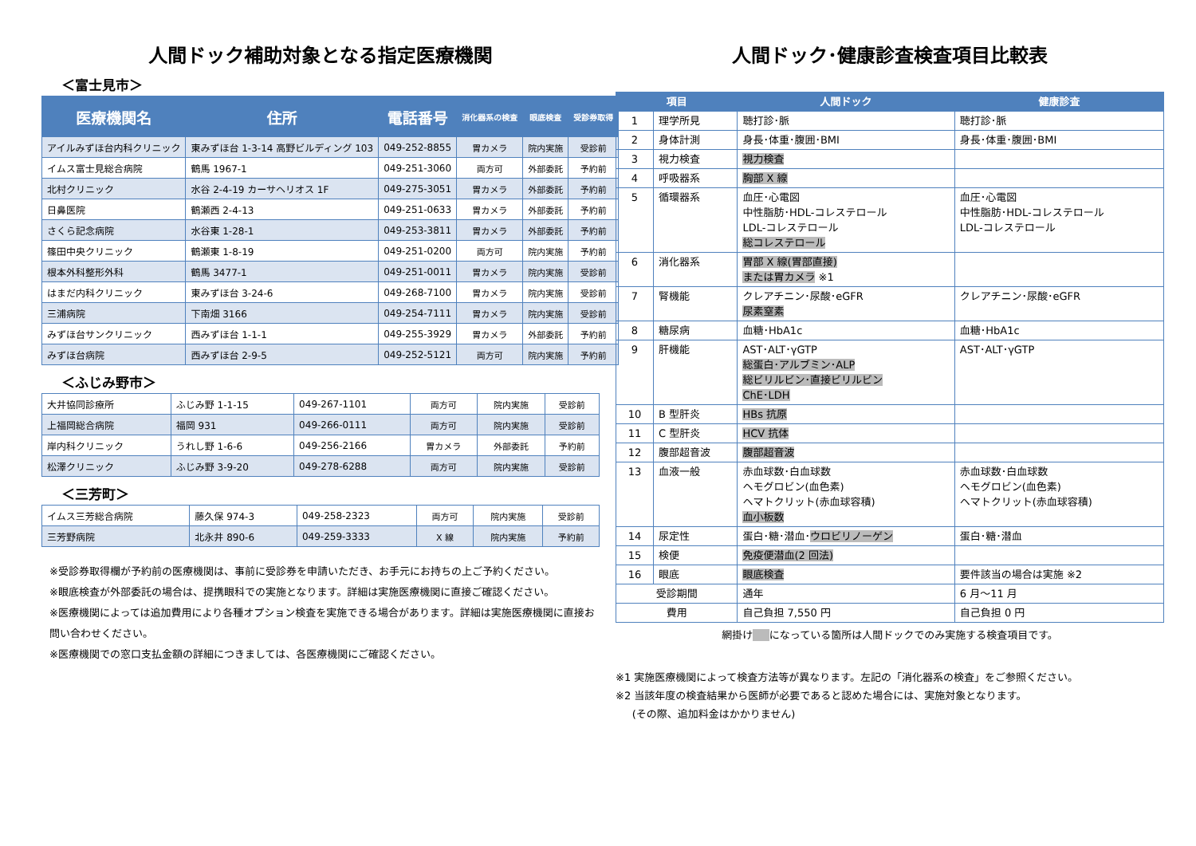人間ドック補助対象となる指定医療機関
＜富士見市＞
| 医療機関名 | 住所 | 電話番号 | 消化器系の検査 | 眼底検査 | 受診券取得 |
| --- | --- | --- | --- | --- | --- |
| アイルみずほ台内科クリニック | 東みずほ台 1-3-14 高野ビルディング 103 | 049-252-8855 | 胃カメラ | 院内実施 | 受診前 |
| イムス富士見総合病院 | 鶴馬 1967-1 | 049-251-3060 | 両方可 | 外部委託 | 予約前 |
| 北村クリニック | 水谷 2-4-19 カーサヘリオス 1F | 049-275-3051 | 胃カメラ | 外部委託 | 予約前 |
| 日鼻医院 | 鶴瀬西 2-4-13 | 049-251-0633 | 胃カメラ | 外部委託 | 予約前 |
| さくら記念病院 | 水谷東 1-28-1 | 049-253-3811 | 胃カメラ | 外部委託 | 予約前 |
| 篠田中央クリニック | 鶴瀬東 1-8-19 | 049-251-0200 | 両方可 | 院内実施 | 予約前 |
| 根本外科整形外科 | 鶴馬 3477-1 | 049-251-0011 | 胃カメラ | 院内実施 | 受診前 |
| はまだ内科クリニック | 東みずほ台 3-24-6 | 049-268-7100 | 胃カメラ | 院内実施 | 受診前 |
| 三浦病院 | 下南畑 3166 | 049-254-7111 | 胃カメラ | 院内実施 | 受診前 |
| みずほ台サンクリニック | 西みずほ台 1-1-1 | 049-255-3929 | 胃カメラ | 外部委託 | 予約前 |
| みずほ台病院 | 西みずほ台 2-9-5 | 049-252-5121 | 両方可 | 院内実施 | 予約前 |
＜ふじみ野市＞
| 大井協同診療所 | ふじみ野 1-1-15 | 049-267-1101 | 両方可 | 院内実施 | 受診前 |
| 上福岡総合病院 | 福岡 931 | 049-266-0111 | 両方可 | 院内実施 | 受診前 |
| 岸内科クリニック | うれし野 1-6-6 | 049-256-2166 | 胃カメラ | 外部委託 | 予約前 |
| 松澤クリニック | ふじみ野 3-9-20 | 049-278-6288 | 両方可 | 院内実施 | 受診前 |
＜三芳町＞
| イムス三芳総合病院 | 藤久保 974-3 | 049-258-2323 | 両方可 | 院内実施 | 受診前 |
| 三芳野病院 | 北永井 890-6 | 049-259-3333 | X 線 | 院内実施 | 予約前 |
※受診券取得欄が予約前の医療機関は、事前に受診券を申請いただき、お手元にお持ちの上ご予約ください。
※眼底検査が外部委託の場合は、提携眼科での実施となります。詳細は実施医療機関に直接ご確認ください。
※医療機関によっては追加費用により各種オプション検査を実施できる場合があります。詳細は実施医療機関に直接お問い合わせください。
※医療機関での窓口支払金額の詳細につきましては、各医療機関にご確認ください。
人間ドック･健康診査検査項目比較表
| 項目 | | 人間ドック | 健康診査 |
| --- | --- | --- | --- |
| 1 | 理学所見 | 聴打診･脈 | 聴打診･脈 |
| 2 | 身体計測 | 身長･体重･腹囲･BMI | 身長･体重･腹囲･BMI |
| 3 | 視力検査 | 視力検査 | |
| 4 | 呼吸器系 | 胸部 X 線 | |
| 5 | 循環器系 | 血圧･心電図 中性脂肪･HDL-コレステロール LDL-コレステロール 総コレステロール | 血圧･心電図 中性脂肪･HDL-コレステロール LDL-コレステロール |
| 6 | 消化器系 | 胃部 X 線(胃部直接) または胃カメラ ※1 | |
| 7 | 腎機能 | クレアチニン･尿酸･eGFR 尿素窒素 | クレアチニン･尿酸･eGFR |
| 8 | 糖尿病 | 血糖･HbA1c | 血糖･HbA1c |
| 9 | 肝機能 | AST･ALT･γGTP 総蛋白･アルブミン･ALP 総ビリルビン･直接ビリルビン ChE･LDH | AST･ALT･γGTP |
| 10 | B 型肝炎 | HBs 抗原 | |
| 11 | C 型肝炎 | HCV 抗体 | |
| 12 | 腹部超音波 | 腹部超音波 | |
| 13 | 血液一般 | 赤血球数･白血球数 ヘモグロビン(血色素) ヘマトクリット(赤血球容積) 血小板数 | 赤血球数･白血球数 ヘモグロビン(血色素) ヘマトクリット(赤血球容積) |
| 14 | 尿定性 | 蛋白･糖･潜血･ ウロビリノーゲン | 蛋白･糖･潜血 |
| 15 | 検便 | 免疫便潜血(2 回法) | |
| 16 | 眼底 | 眼底検査 | 要件該当の場合は実施 ※2 |
| 受診期間 | | 通年 | 6 月～11 月 |
| 費用 | | 自己負担 7,550 円 | 自己負担 0 円 |
網掛け になっている箇所は人間ドックでのみ実施する検査項目です。
※1 実施医療機関によって検査方法等が異なります。左記の「消化器系の検査」をご参照ください。
※2 当該年度の検査結果から医師が必要であると認めた場合には、実施対象となります。
(その際、追加料金はかかりません)